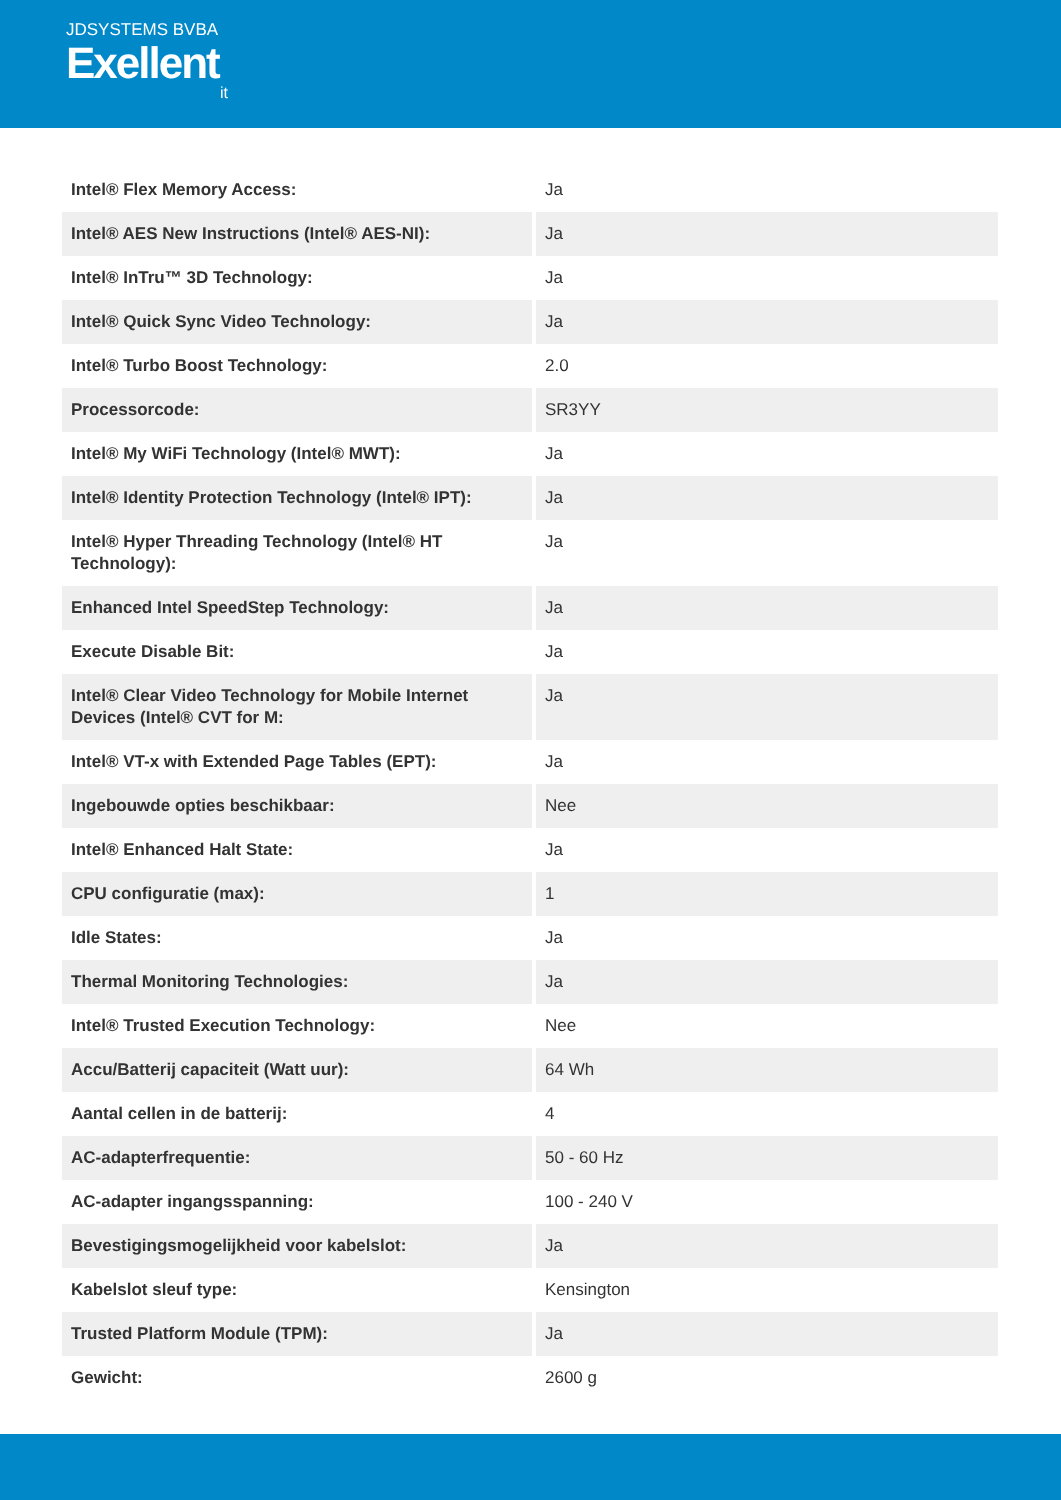JDSYSTEMS BVBA
Exellent
it
| Intel® Flex Memory Access: | Ja |
| Intel® AES New Instructions (Intel® AES-NI): | Ja |
| Intel® InTru™ 3D Technology: | Ja |
| Intel® Quick Sync Video Technology: | Ja |
| Intel® Turbo Boost Technology: | 2.0 |
| Processorcode: | SR3YY |
| Intel® My WiFi Technology (Intel® MWT): | Ja |
| Intel® Identity Protection Technology (Intel® IPT): | Ja |
| Intel® Hyper Threading Technology (Intel® HT Technology): | Ja |
| Enhanced Intel SpeedStep Technology: | Ja |
| Execute Disable Bit: | Ja |
| Intel® Clear Video Technology for Mobile Internet Devices (Intel® CVT for M: | Ja |
| Intel® VT-x with Extended Page Tables (EPT): | Ja |
| Ingebouwde opties beschikbaar: | Nee |
| Intel® Enhanced Halt State: | Ja |
| CPU configuratie (max): | 1 |
| Idle States: | Ja |
| Thermal Monitoring Technologies: | Ja |
| Intel® Trusted Execution Technology: | Nee |
| Accu/Batterij capaciteit (Watt uur): | 64 Wh |
| Aantal cellen in de batterij: | 4 |
| AC-adapterfrequentie: | 50 - 60 Hz |
| AC-adapter ingangsspanning: | 100 - 240 V |
| Bevestigingsmogelijkheid voor kabelslot: | Ja |
| Kabelslot sleuf type: | Kensington |
| Trusted Platform Module (TPM): | Ja |
| Gewicht: | 2600 g |